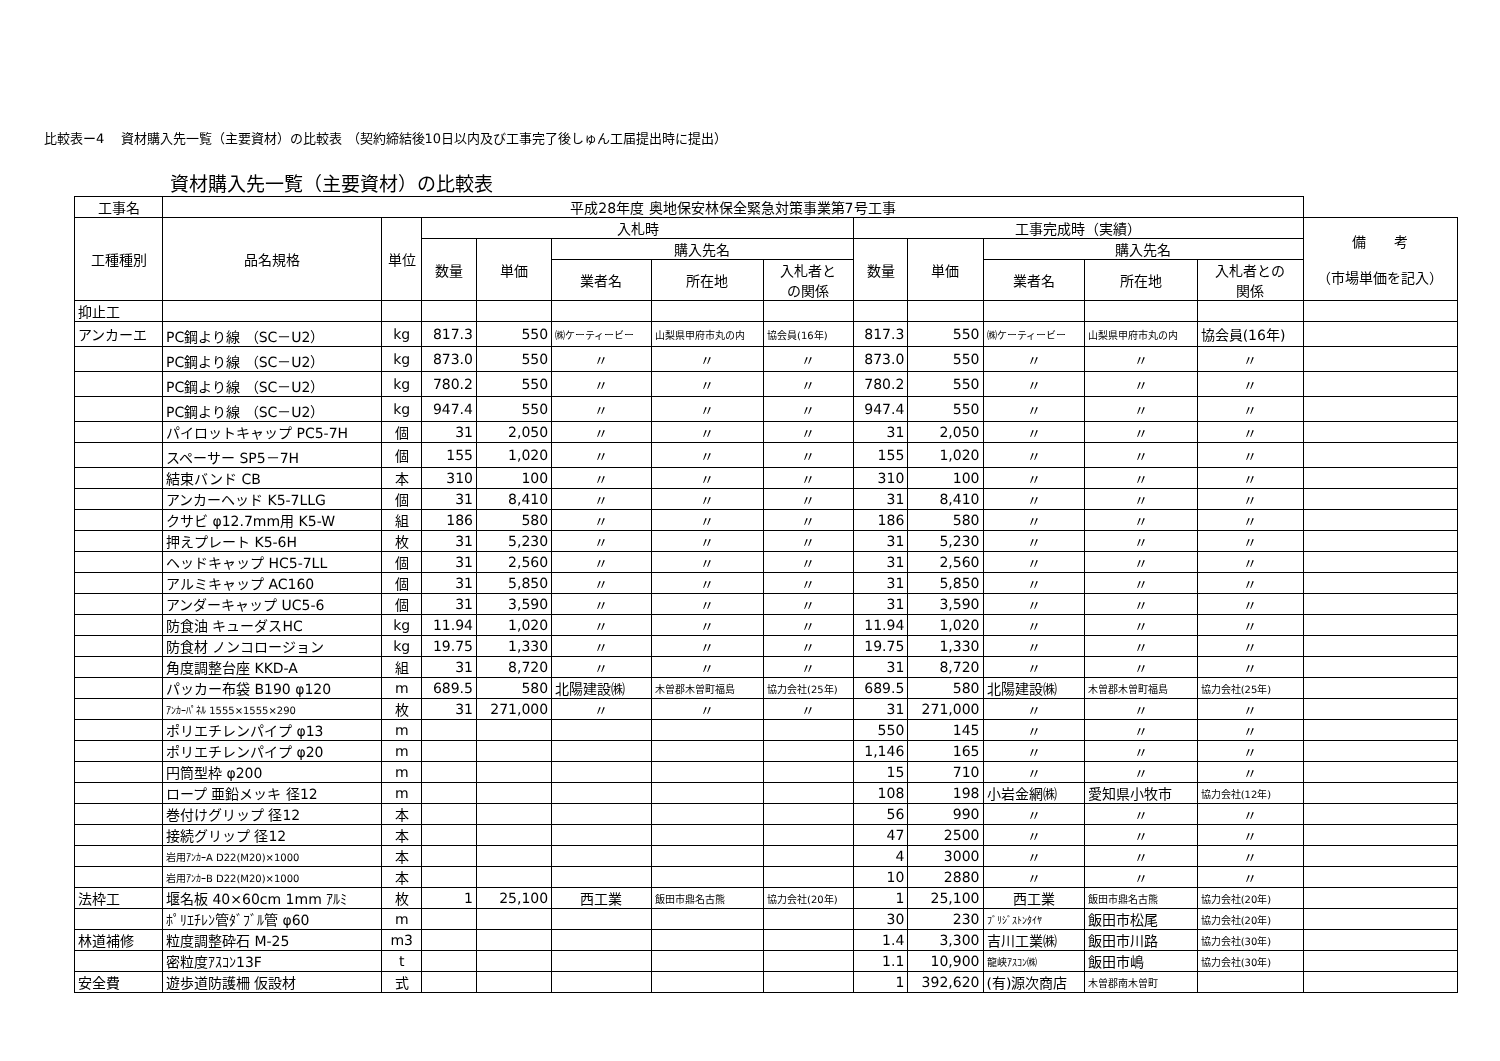比較表ー4　 資材購入先一覧（主要資材）の比較表 （契約締結後10日以内及び工事完了後しゅん工届提出時に提出）
資材購入先一覧（主要資材）の比較表
| 工事名 | 平成28年度 奥地保安林保全緊急対策事業第7号工事 | | | | | | | | | | | | |
| --- | --- | --- | --- | --- | --- | --- | --- | --- | --- | --- | --- | --- | --- |
| 工種種別 | 品名規格 | 単位 | 入札時 | | | | | 工事完成時（実績） | | | | | 備 考 （市場単価を記入） |
| | | | 数量 | 単価 | 購入先名 | | | 数量 | 単価 | 購入先名 | | | |
| | | | | | 業者名 | 所在地 | 入札者と の関係 | | | 業者名 | 所在地 | 入札者との 関係 | |
| 抑止工 | | | | | | | | | | | | | |
| アンカーエ | PC鋼より線 （SC－U2） | kg | 817.3 | 550 | ㈱ケーティービー | 山梨県甲府市丸の内 | 協会員(16年) | 817.3 | 550 | ㈱ケーティービー | 山梨県甲府市丸の内 | 協会員(16年) | |
| | PC鋼より線 （SC－U2） | kg | 873.0 | 550 | 〃 | 〃 | 〃 | 873.0 | 550 | 〃 | 〃 | 〃 | |
| | PC鋼より線 （SC－U2） | kg | 780.2 | 550 | 〃 | 〃 | 〃 | 780.2 | 550 | 〃 | 〃 | 〃 | |
| | PC鋼より線 （SC－U2） | kg | 947.4 | 550 | 〃 | 〃 | 〃 | 947.4 | 550 | 〃 | 〃 | 〃 | |
| | パイロットキャップ PC5-7H | 個 | 31 | 2,050 | 〃 | 〃 | 〃 | 31 | 2,050 | 〃 | 〃 | 〃 | |
| | スペーサー SP5－7H | 個 | 155 | 1,020 | 〃 | 〃 | 〃 | 155 | 1,020 | 〃 | 〃 | 〃 | |
| | 結束バンド CB | 本 | 310 | 100 | 〃 | 〃 | 〃 | 310 | 100 | 〃 | 〃 | 〃 | |
| | アンカーヘッド K5-7LLG | 個 | 31 | 8,410 | 〃 | 〃 | 〃 | 31 | 8,410 | 〃 | 〃 | 〃 | |
| | クサビ φ12.7mm用 K5-W | 組 | 186 | 580 | 〃 | 〃 | 〃 | 186 | 580 | 〃 | 〃 | 〃 | |
| | 押えプレート K5-6H | 枚 | 31 | 5,230 | 〃 | 〃 | 〃 | 31 | 5,230 | 〃 | 〃 | 〃 | |
| | ヘッドキャップ HC5-7LL | 個 | 31 | 2,560 | 〃 | 〃 | 〃 | 31 | 2,560 | 〃 | 〃 | 〃 | |
| | アルミキャップ AC160 | 個 | 31 | 5,850 | 〃 | 〃 | 〃 | 31 | 5,850 | 〃 | 〃 | 〃 | |
| | アンダーキャップ UC5-6 | 個 | 31 | 3,590 | 〃 | 〃 | 〃 | 31 | 3,590 | 〃 | 〃 | 〃 | |
| | 防食油 キューダスHC | kg | 11.94 | 1,020 | 〃 | 〃 | 〃 | 11.94 | 1,020 | 〃 | 〃 | 〃 | |
| | 防食材 ノンコロージョン | kg | 19.75 | 1,330 | 〃 | 〃 | 〃 | 19.75 | 1,330 | 〃 | 〃 | 〃 | |
| | 角度調整台座 KKD-A | 組 | 31 | 8,720 | 〃 | 〃 | 〃 | 31 | 8,720 | 〃 | 〃 | 〃 | |
| | パッカー布袋 B190 φ120 | m | 689.5 | 580 | 北陽建設㈱ | 木曽郡木曽町福島 | 協力会社(25年) | 689.5 | 580 | 北陽建設㈱ | 木曽郡木曽町福島 | 協力会社(25年) | |
| | ｱﾝｶｰﾊﾟﾈﾙ 1555×1555×290 | 枚 | 31 | 271,000 | 〃 | 〃 | 〃 | 31 | 271,000 | 〃 | 〃 | 〃 | |
| | ポリエチレンパイプ φ13 | m | | | | | | 550 | 145 | 〃 | 〃 | 〃 | |
| | ポリエチレンパイプ φ20 | m | | | | | | 1,146 | 165 | 〃 | 〃 | 〃 | |
| | 円筒型枠 φ200 | m | | | | | | 15 | 710 | 〃 | 〃 | 〃 | |
| | ロープ 亜鉛メッキ 径12 | m | | | | | | 108 | 198 | 小岩金網㈱ | 愛知県小牧市 | 協力会社(12年) | |
| | 巻付けグリップ 径12 | 本 | | | | | | 56 | 990 | 〃 | 〃 | 〃 | |
| | 接続グリップ 径12 | 本 | | | | | | 47 | 2500 | 〃 | 〃 | 〃 | |
| | 岩用ｱﾝｶｰA D22(M20)×1000 | 本 | | | | | | 4 | 3000 | 〃 | 〃 | 〃 | |
| | 岩用ｱﾝｶｰB D22(M20)×1000 | 本 | | | | | | 10 | 2880 | 〃 | 〃 | 〃 | |
| 法枠工 | 堰名板 40×60cm 1mm ｱﾙﾐ | 枚 | 1 | 25,100 | 西工業 | 飯田市鼎名古熊 | 協力会社(20年) | 1 | 25,100 | 西工業 | 飯田市鼎名古熊 | 協力会社(20年) | |
| | ﾎﾟﾘｴﾁﾚﾝ管ﾀﾞﾌﾞﾙ管 φ60 | m | | | | | | 30 | 230 | ﾌﾞﾘｼﾞｽﾄﾝﾀｲﾔ | 飯田市松尾 | 協力会社(20年) | |
| 林道補修 | 粒度調整砕石 M-25 | m3 | | | | | | 1.4 | 3,300 | 吉川工業㈱ | 飯田市川路 | 協力会社(30年) | |
| | 密粒度ｱｽｺﾝ13F | t | | | | | | 1.1 | 10,900 | 龍峡ｱｽｺﾝ㈱ | 飯田市嶋 | 協力会社(30年) | |
| 安全費 | 遊歩道防護柵 仮設材 | 式 | | | | | | 1 | 392,620 | (有)源次商店 | 木曽郡南木曽町 | | |